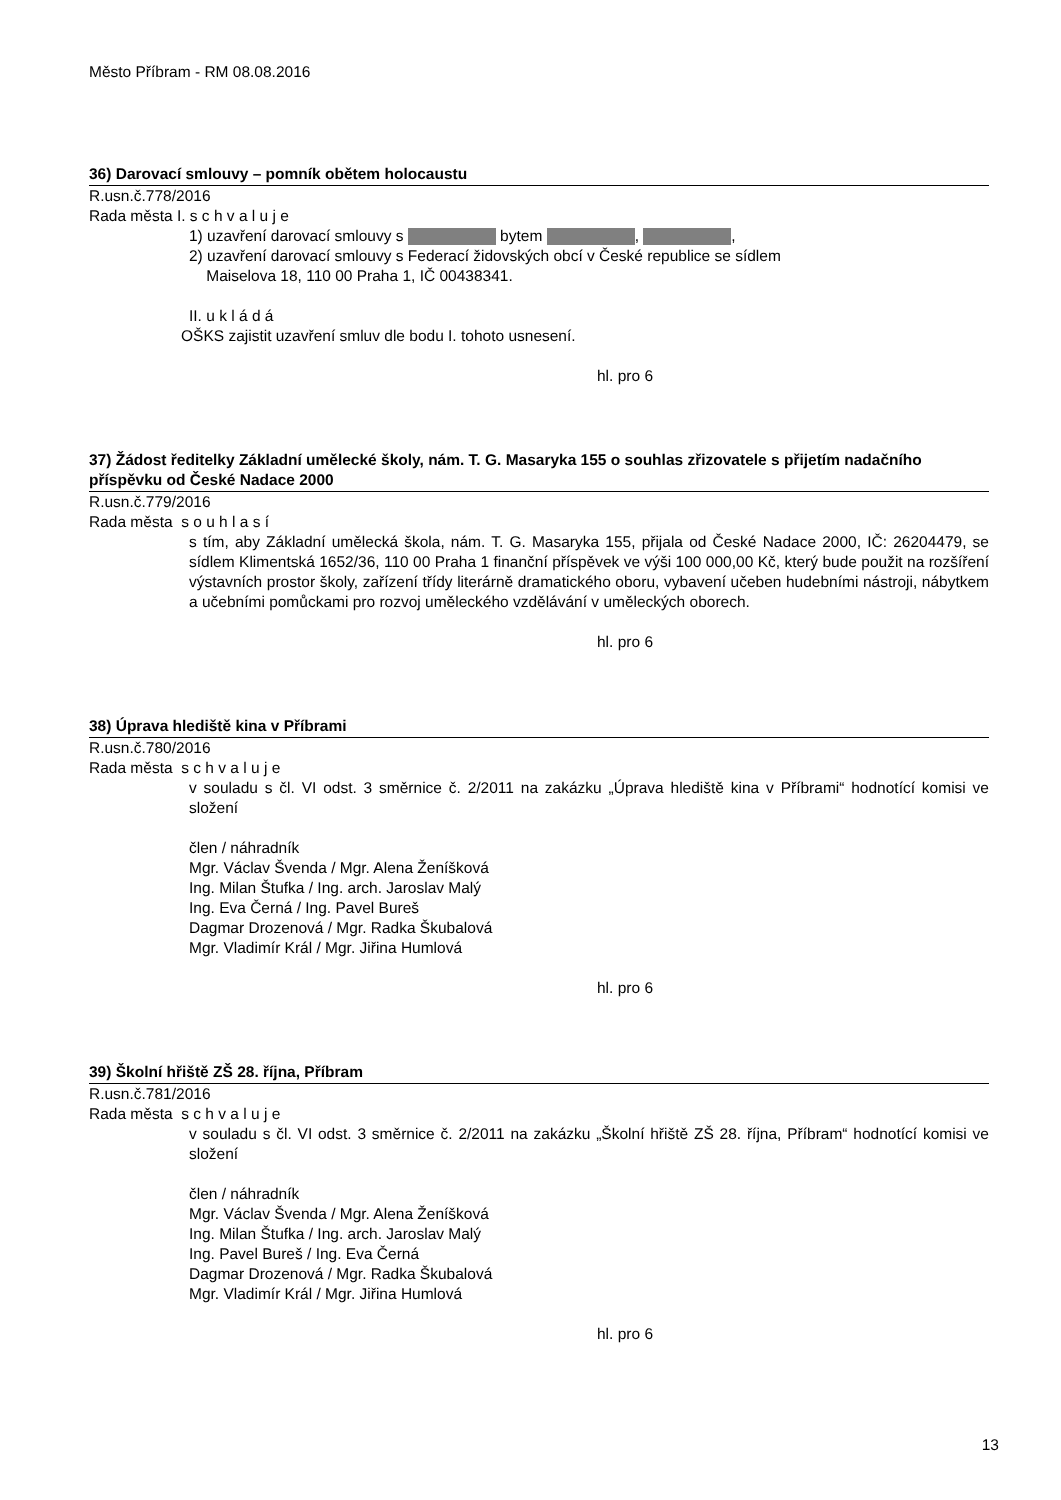Město Příbram - RM 08.08.2016
36) Darovací smlouvy – pomník obětem holocaustu
R.usn.č.778/2016
Rada města I. s c h v a l u j e
1) uzavření darovací smlouvy s bytem , ,
2) uzavření darovací smlouvy s Federací židovských obcí v České republice se sídlem
Maiselova 18, 110 00 Praha 1, IČ 00438341.
II. u k l á d á
OŠKS zajistit uzavření smluv dle bodu I. tohoto usnesení.
hl. pro 6
37) Žádost ředitelky Základní umělecké školy, nám. T. G. Masaryka 155 o souhlas zřizovatele s přijetím nadačního příspěvku od České Nadace 2000
R.usn.č.779/2016
Rada města s o u h l a s í
s tím, aby Základní umělecká škola, nám. T. G. Masaryka 155, přijala od České Nadace 2000, IČ: 26204479, se sídlem Klimentská 1652/36, 110 00 Praha 1 finanční příspěvek ve výši 100 000,00 Kč, který bude použit na rozšíření výstavních prostor školy, zařízení třídy literárně dramatického oboru, vybavení učeben hudebními nástroji, nábytkem a učebními pomůckami pro rozvoj uměleckého vzdělávání v uměleckých oborech.
hl. pro 6
38) Úprava hlediště kina v Příbrami
R.usn.č.780/2016
Rada města s c h v a l u j e
v souladu s čl. VI odst. 3 směrnice č. 2/2011 na zakázku „Úprava hlediště kina v Příbrami“ hodnotící komisi ve složení
člen / náhradník
Mgr. Václav Švenda / Mgr. Alena Ženíšková
Ing. Milan Štufka / Ing. arch. Jaroslav Malý
Ing. Eva Černá / Ing. Pavel Bureš
Dagmar Drozenová / Mgr. Radka Škubalová
Mgr. Vladimír Král / Mgr. Jiřina Humlová
hl. pro 6
39) Školní hřiště ZŠ 28. října, Příbram
R.usn.č.781/2016
Rada města s c h v a l u j e
v souladu s čl. VI odst. 3 směrnice č. 2/2011 na zakázku „Školní hřiště ZŠ 28. října, Příbram“ hodnotící komisi ve složení
člen / náhradník
Mgr. Václav Švenda / Mgr. Alena Ženíšková
Ing. Milan Štufka / Ing. arch. Jaroslav Malý
Ing. Pavel Bureš / Ing. Eva Černá
Dagmar Drozenová / Mgr. Radka Škubalová
Mgr. Vladimír Král / Mgr. Jiřina Humlová
hl. pro 6
13